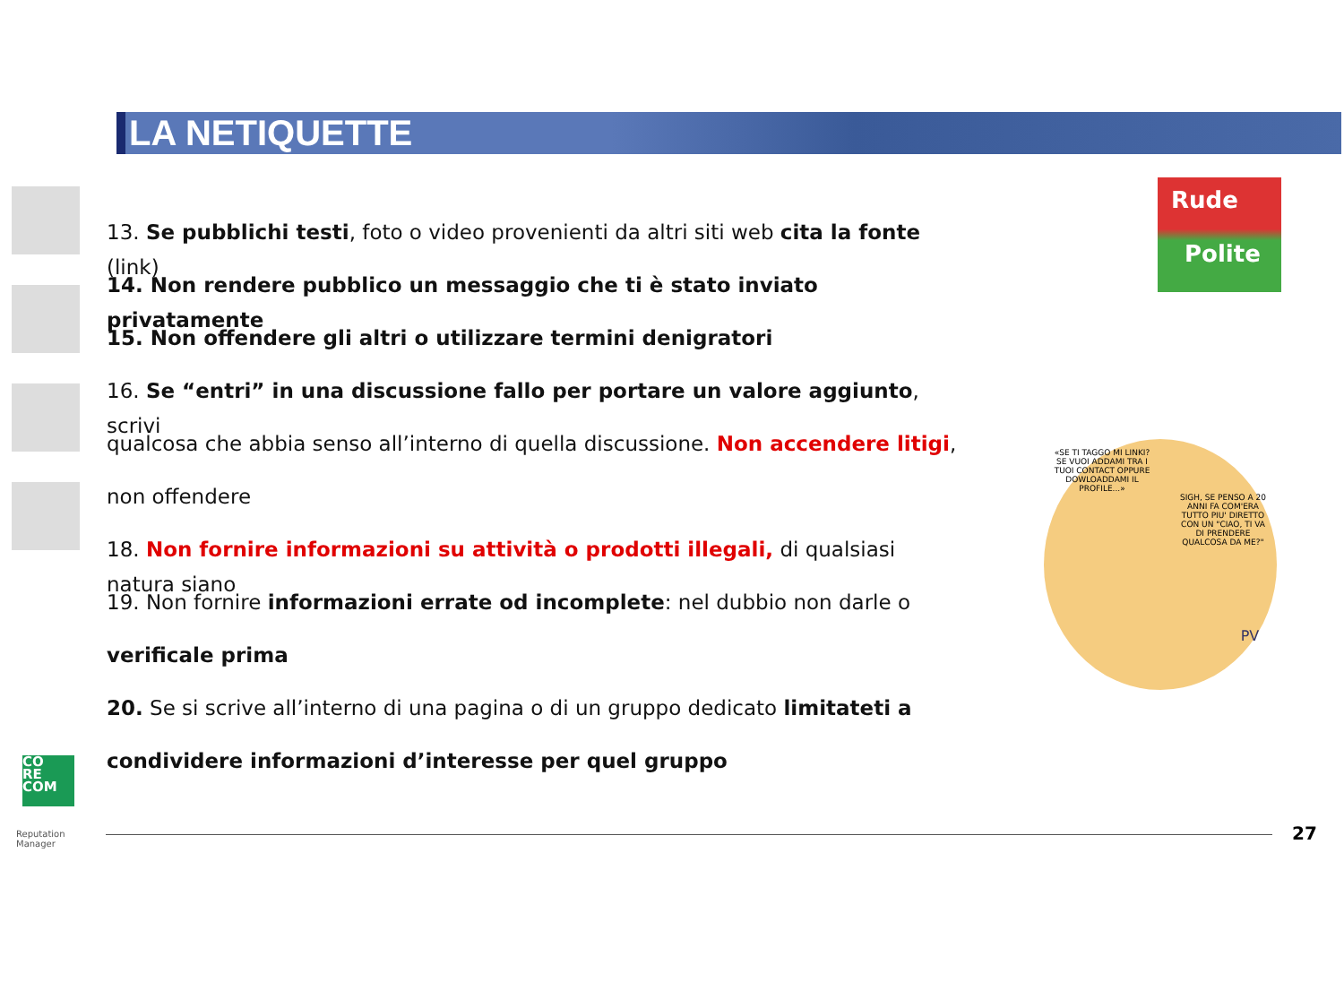LA NETIQUETTE
13. Se pubblichi testi, foto o video provenienti da altri siti web cita la fonte (link)
14. Non rendere pubblico un messaggio che ti è stato inviato privatamente
15. Non offendere gli altri o utilizzare termini denigratori
16. Se “entri” in una discussione fallo per portare un valore aggiunto, scrivi
qualcosa che abbia senso all’interno di quella discussione. Non accendere litigi,
non offendere
18. Non fornire informazioni su attività o prodotti illegali, di qualsiasi natura siano
19. Non fornire informazioni errate od incomplete: nel dubbio non darle o
verificale prima
20. Se si scrive all’interno di una pagina o di un gruppo dedicato limitateti a
condividere informazioni d’interesse per quel gruppo
Rude
Polite
«SE TI TAGGO MI LINKI? SE VUOI ADDAMI TRA I TUOI CONTACT OPPURE DOWLOADDAMI IL PROFILE...»
SIGH, SE PENSO A 20 ANNI FA COM'ERA TUTTO PIU' DIRETTO CON UN "CIAO, TI VA DI PRENDERE QUALCOSA DA ME?"
PV
CO
RE
COM
Reputation
Manager
27